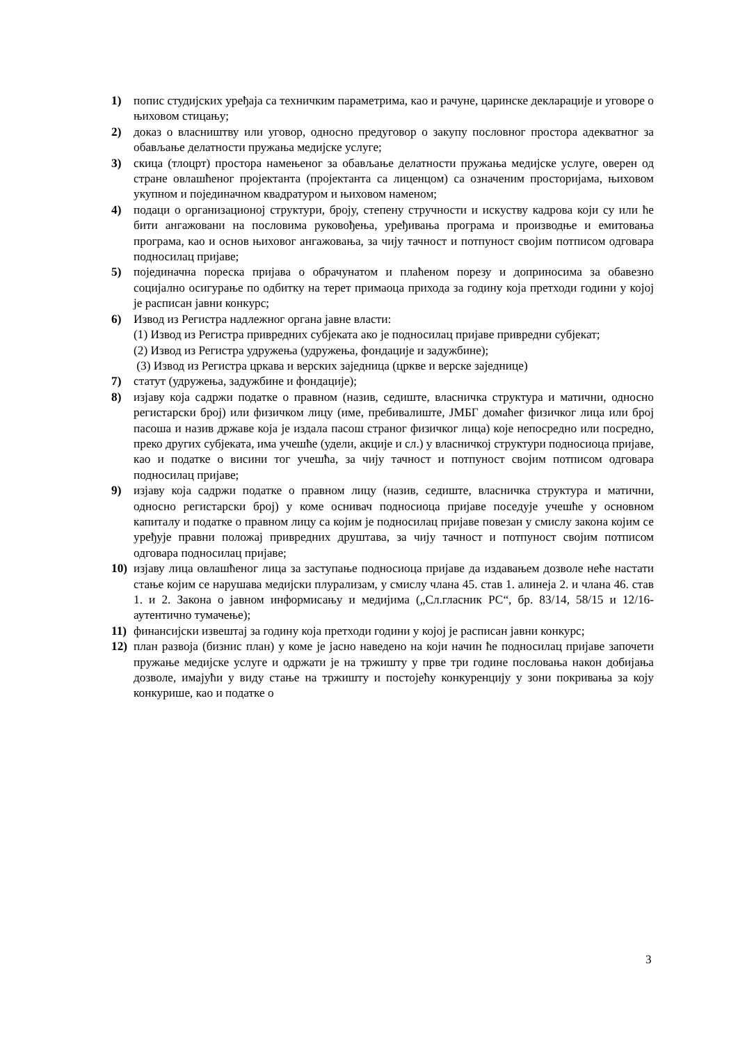1) попис студијских уређаја са техничким параметрима, као и рачуне, царинске декларације и уговоре о њиховом стицању;
2) доказ о власништву или уговор, односно предуговор о закупу пословног простора адекватног за обављање делатности пружања медијске услуге;
3) скица (тлоцрт) простора намењеног за обављање делатности пружања медијске услуге, оверен од стране овлашћеног пројектанта (пројектанта са лиценцом) са означеним просторијама, њиховом укупном и појединачном квадратуром и њиховом наменом;
4) подаци о организационој структури, броју, степену стручности и искуству кадрова који су или ће бити ангажовани на пословима руковођења, уређивања програма и производње и емитовања програма, као и основ њиховог ангажовања, за чију тачност и потпуност својим потписом одговара подносилац пријаве;
5) појединачна пореска пријава о обрачунатом и плаћеном порезу и доприносима за обавезно социјално осигурање по одбитку на терет примаоца прихода за годину која претходи години у којој је расписан јавни конкурс;
6) Извод из Регистра надлежног органа јавне власти:
(1) Извод из Регистра привредних субјеката ако је подносилац пријаве привредни субјекат;
(2) Извод из Регистра удружења (удружења, фондације и задужбине);
(3) Извод из Регистра цркава и верских заједница (цркве и верске заједнице)
7) статут (удружења, задужбине и фондације);
8) изјаву која садржи податке о правном (назив, седиште, власничка структура и матични, односно регистарски број) или физичком лицу (име, пребивалиште, ЈМБГ домаћег физичког лица или број пасоша и назив државе која је издала пасош страног физичког лица) које непосредно или посредно, преко других субјеката, има учешће (удели, акције и сл.) у власничкој структури подносиоца пријаве, као и податке о висини тог учешћа, за чију тачност и потпуност својим потписом одговара подносилац пријаве;
9) изјаву која садржи податке о правном лицу (назив, седиште, власничка структура и матични, односно регистарски број) у коме оснивач подносиоца пријаве поседује учешће у основном капиталу и податке о правном лицу са којим је подносилац пријаве повезан у смислу закона којим се уређује правни положај привредних друштава, за чију тачност и потпуност својим потписом одговара подносилац пријаве;
10) изјаву лица овлашћеног лица за заступање подносиоца пријаве да издавањем дозволе неће настати стање којим се нарушава медијски плурализам, у смислу члана 45. став 1. алинеја 2. и члана 46. став 1. и 2. Закона о јавном информисању и медијима („Сл.гласник РС“, бр. 83/14, 58/15 и 12/16-аутентично тумачење);
11) финансијски извештај за годину која претходи години у којој је расписан јавни конкурс;
12) план развоја (бизнис план) у коме је јасно наведено на који начин ће подносилац пријаве започети пружање медијске услуге и одржати је на тржишту у прве три године пословања након добијања дозволе, имајући у виду стање на тржишту и постојећу конкуренцију у зони покривања за коју конкурише, као и податке о
3